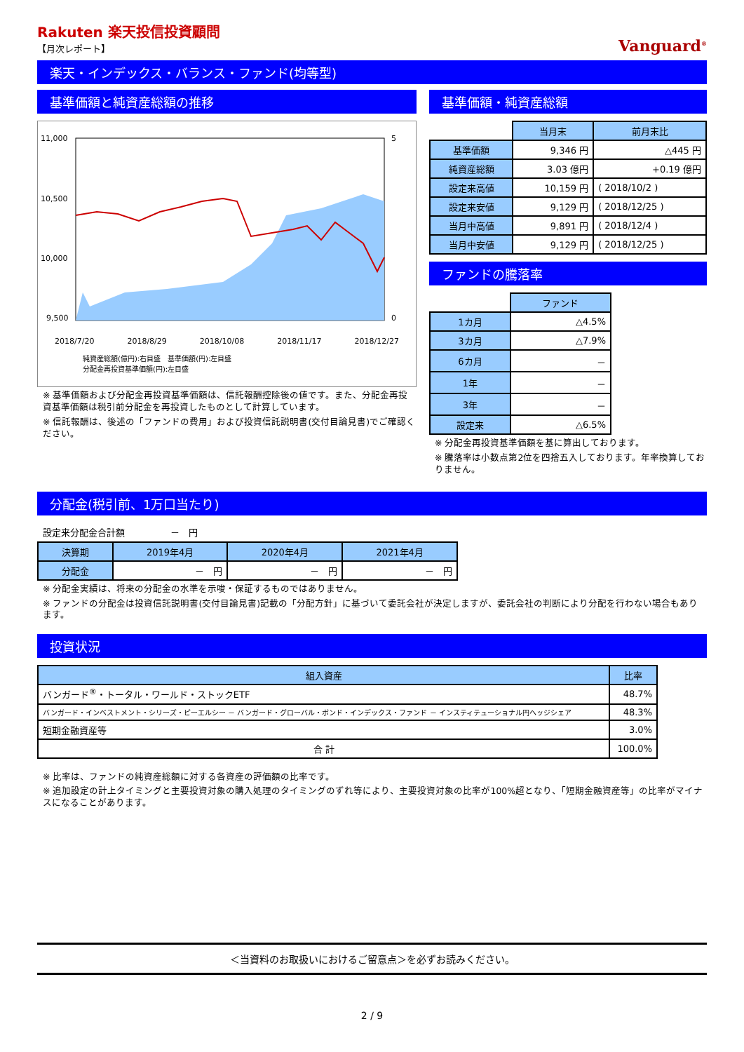Rakuten 楽天投信投資顧問
【月次レポート】
Vanguard<sup>®</sup>
楽天・インデックス・バランス・ファンド(均等型)
基準価額と純資産総額の推移
11,000
10,500
10,000
9,500
5
0
2018/7/20 2018/8/29 2018/10/08 2018/11/17 2018/12/27
純資産総額(億円):右目盛　基準価額(円):左目盛
分配金再投資基準価額(円):左目盛
※ 基準価額および分配金再投資基準価額は、信託報酬控除後の値です。また、分配金再投資基準価額は税引前分配金を再投資したものとして計算しています。
※ 信託報酬は、後述の「ファンドの費用」および投資信託説明書(交付目論見書)でご確認ください。
基準価額・純資産総額
| | 当月末 | 前月末比 |
| 基準価額 | 9,346 円 | △445 円 |
| 純資産総額 | 3.03 億円 | +0.19 億円 |
| 設定来高値 | 10,159 円 | ( 2018/10/2 ) |
| 設定来安値 | 9,129 円 | ( 2018/12/25 ) |
| 当月中高値 | 9,891 円 | ( 2018/12/4 ) |
| 当月中安値 | 9,129 円 | ( 2018/12/25 ) |
ファンドの騰落率
| | ファンド |
| 1カ月 | △4.5% |
| 3カ月 | △7.9% |
| 6カ月 | － |
| 1年 | － |
| 3年 | － |
| 設定来 | △6.5% |
※ 分配金再投資基準価額を基に算出しております。
※ 騰落率は小数点第2位を四捨五入しております。年率換算しておりません。
分配金(税引前、1万口当たり)
設定来分配金合計額　　　　　－　円
| 決算期 | 2019年4月 | 2020年4月 | 2021年4月 |
| --- | --- | --- | --- |
| 分配金 | － 円 | － 円 | － 円 |
※ 分配金実績は、将来の分配金の水準を示唆・保証するものではありません。
※ ファンドの分配金は投資信託説明書(交付目論見書)記載の「分配方針」に基づいて委託会社が決定しますが、委託会社の判断により分配を行わない場合もあります。
投資状況
| 組入資産 | 比率 |
| --- | --- |
| バンガード<sup>®</sup>・トータル・ワールド・ストックETF | 48.7% |
| バンガード・インベストメント・シリーズ・ピーエルシー － バンガード・グローバル・ボンド・インデックス・ファンド － インスティテューショナル円ヘッジシェア | 48.3% |
| 短期金融資産等 | 3.0% |
| 合 計 | 100.0% |
※ 比率は、ファンドの純資産総額に対する各資産の評価額の比率です。
※ 追加設定の計上タイミングと主要投資対象の購入処理のタイミングのずれ等により、主要投資対象の比率が100%超となり、「短期金融資産等」の比率がマイナスになることがあります。
＜当資料のお取扱いにおけるご留意点＞を必ずお読みください。
2 / 9